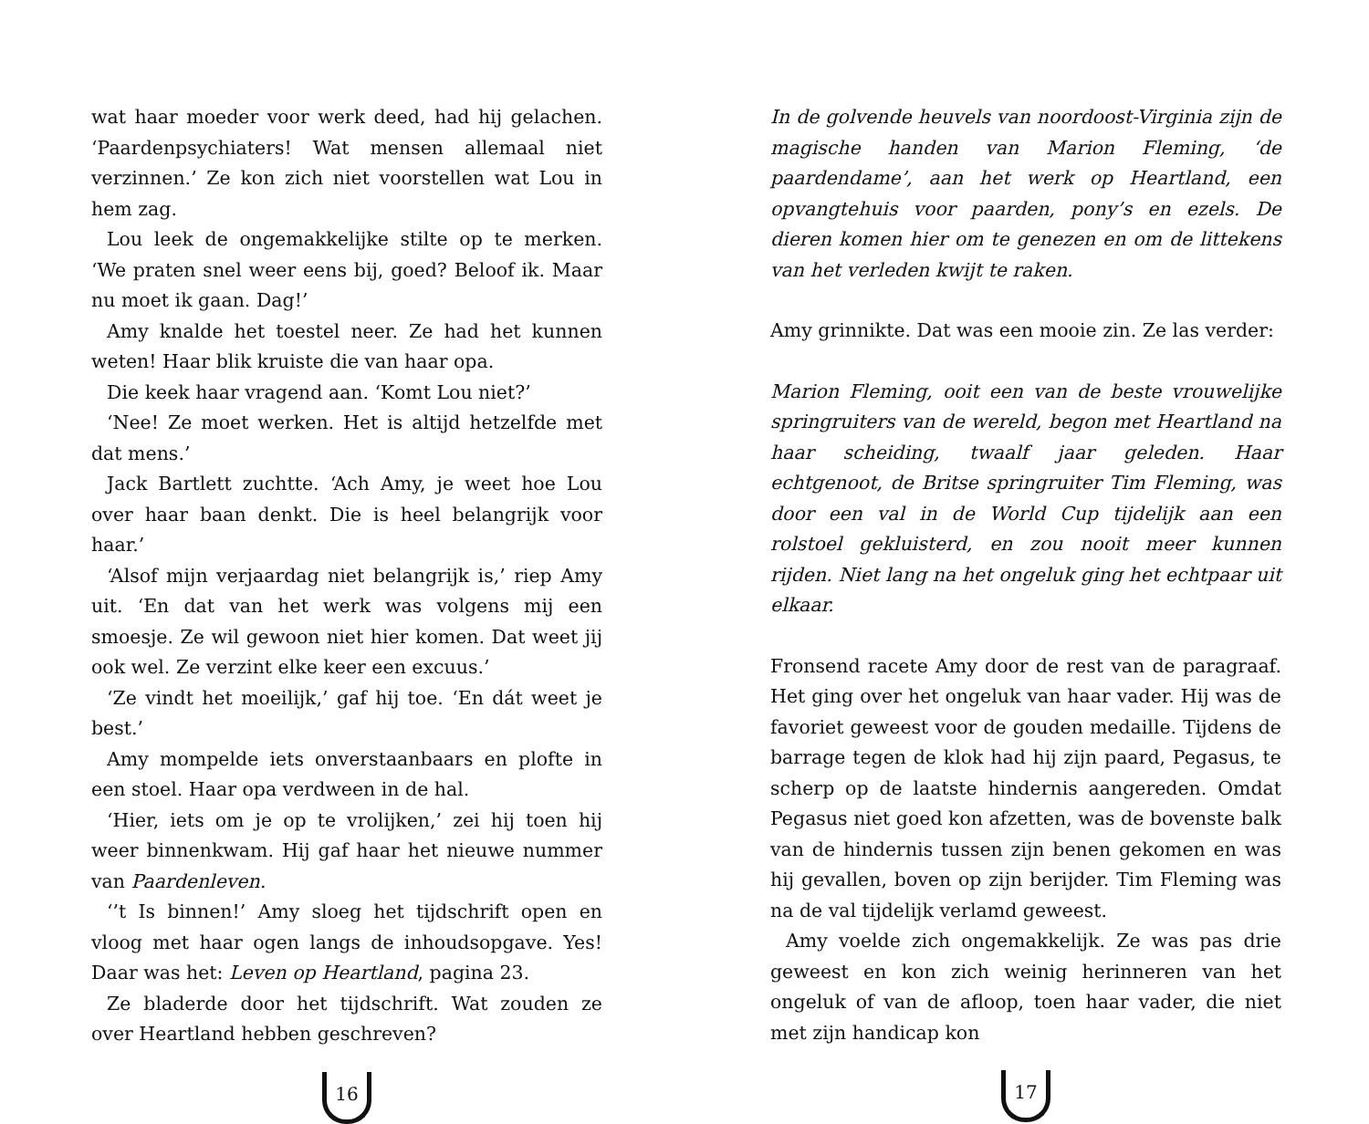wat haar moeder voor werk deed, had hij gelachen. ‘Paardenpsychiaters! Wat mensen allemaal niet verzinnen.’ Ze kon zich niet voorstellen wat Lou in hem zag.
Lou leek de ongemakkelijke stilte op te merken. ‘We praten snel weer eens bij, goed? Beloof ik. Maar nu moet ik gaan. Dag!’
Amy knalde het toestel neer. Ze had het kunnen weten! Haar blik kruiste die van haar opa.
Die keek haar vragend aan. ‘Komt Lou niet?’
‘Nee! Ze moet werken. Het is altijd hetzelfde met dat mens.’
Jack Bartlett zuchtte. ‘Ach Amy, je weet hoe Lou over haar baan denkt. Die is heel belangrijk voor haar.’
‘Alsof mijn verjaardag niet belangrijk is,’ riep Amy uit. ‘En dat van het werk was volgens mij een smoesje. Ze wil gewoon niet hier komen. Dat weet jij ook wel. Ze verzint elke keer een excuus.’
‘Ze vindt het moeilijk,’ gaf hij toe. ‘En dát weet je best.’
Amy mompelde iets onverstaanbaars en plofte in een stoel. Haar opa verdween in de hal.
‘Hier, iets om je op te vrolijken,’ zei hij toen hij weer binnenkwam. Hij gaf haar het nieuwe nummer van Paardenleven.
‘’t Is binnen!’ Amy sloeg het tijdschrift open en vloog met haar ogen langs de inhoudsopgave. Yes! Daar was het: Leven op Heartland, pagina 23.
Ze bladerde door het tijdschrift. Wat zouden ze over Heartland hebben geschreven?
16
In de golvende heuvels van noordoost-Virginia zijn de magische handen van Marion Fleming, ‘de paardendame’, aan het werk op Heartland, een opvangtehuis voor paarden, pony’s en ezels. De dieren komen hier om te genezen en om de littekens van het verleden kwijt te raken.
Amy grinnikte. Dat was een mooie zin. Ze las verder:
Marion Fleming, ooit een van de beste vrouwelijke springruiters van de wereld, begon met Heartland na haar scheiding, twaalf jaar geleden. Haar echtgenoot, de Britse springruiter Tim Fleming, was door een val in de World Cup tijdelijk aan een rolstoel gekluisterd, en zou nooit meer kunnen rijden. Niet lang na het ongeluk ging het echtpaar uit elkaar.
Fronsend racete Amy door de rest van de paragraaf. Het ging over het ongeluk van haar vader. Hij was de favoriet geweest voor de gouden medaille. Tijdens de barrage tegen de klok had hij zijn paard, Pegasus, te scherp op de laatste hindernis aangereden. Omdat Pegasus niet goed kon afzetten, was de bovenste balk van de hindernis tussen zijn benen gekomen en was hij gevallen, boven op zijn berijder. Tim Fleming was na de val tijdelijk verlamd geweest.
Amy voelde zich ongemakkelijk. Ze was pas drie geweest en kon zich weinig herinneren van het ongeluk of van de afloop, toen haar vader, die niet met zijn handicap kon
17